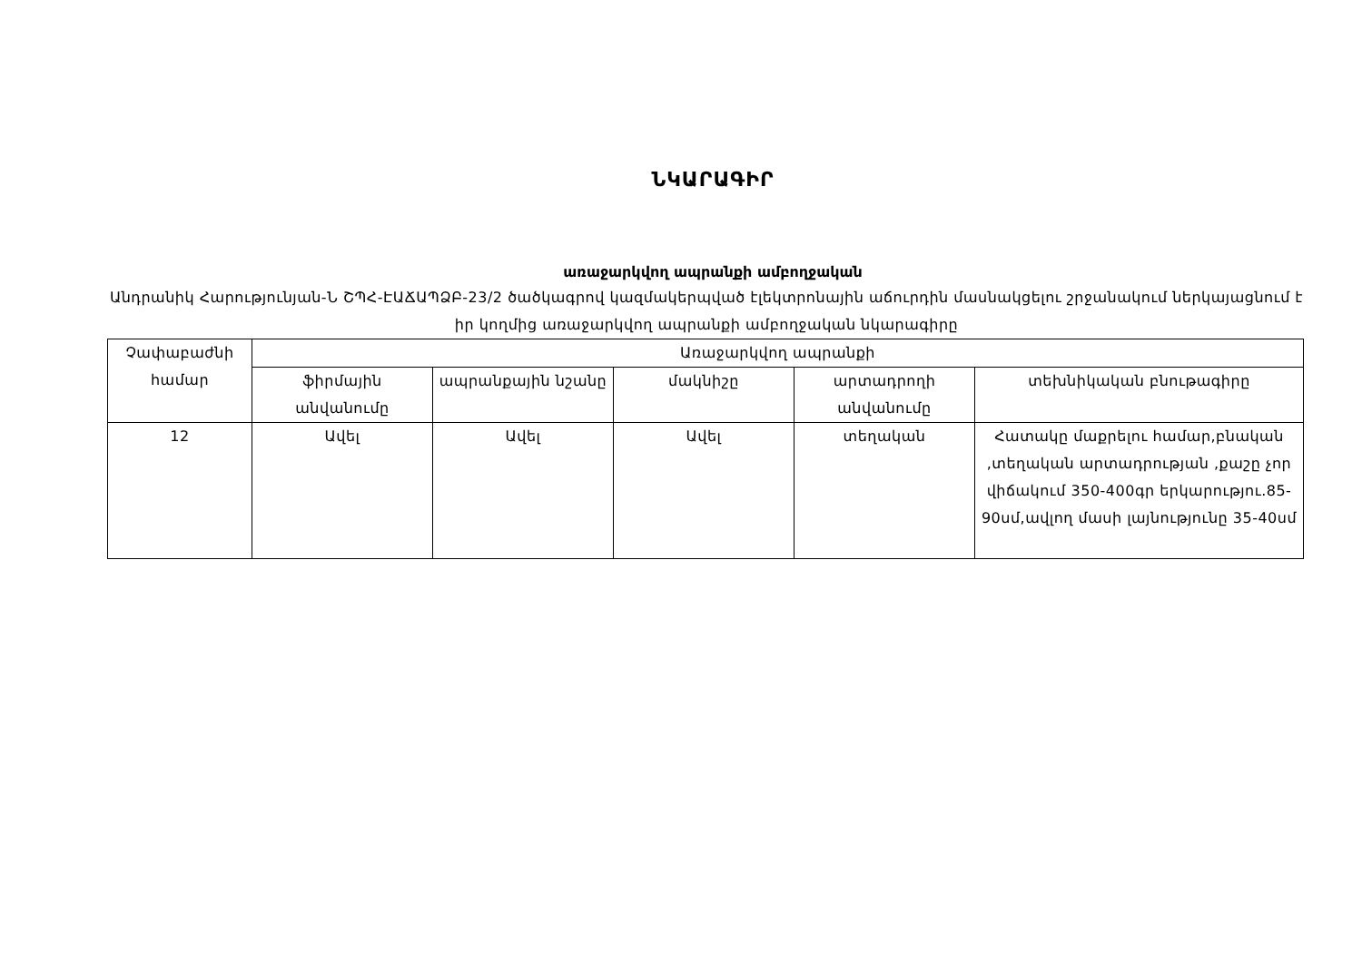ՆԿԱՐԱԳԻՐ
առաջարկվող ապրանքի ամբողջական
Անդրանիկ Հարությունյան-Ն ՇՊՀ-ԷԱՃԱՊՁԲ-23/2 ծածկագրով կազմակերպված էլեկտրոնային աճուրդին մասնակցելու շրջանակում ներկայացնում է իր կողմից առաջարկվող ապրանքի ամբողջական նկարագիրը
| Չափաբաժնի համար | Առաջարկվող ապրանքի | | | | |
| --- | --- | --- | --- | --- | --- |
| | ֆիրմային անվանումը | ապրանքային նշանը | մակնիշը | արտադրողի անվանումը | տեխնիկական բնութագիրը |
| 12 | Ավել | Ավել | Ավել | տեղական | Հատակը մաքրելու համար,բնական ,տեղական արտադրության ,քաշը չոր վիճակում 350-400գր երկարությու.85-90սմ,ավլող մասի լայնությունը 35-40սմ |